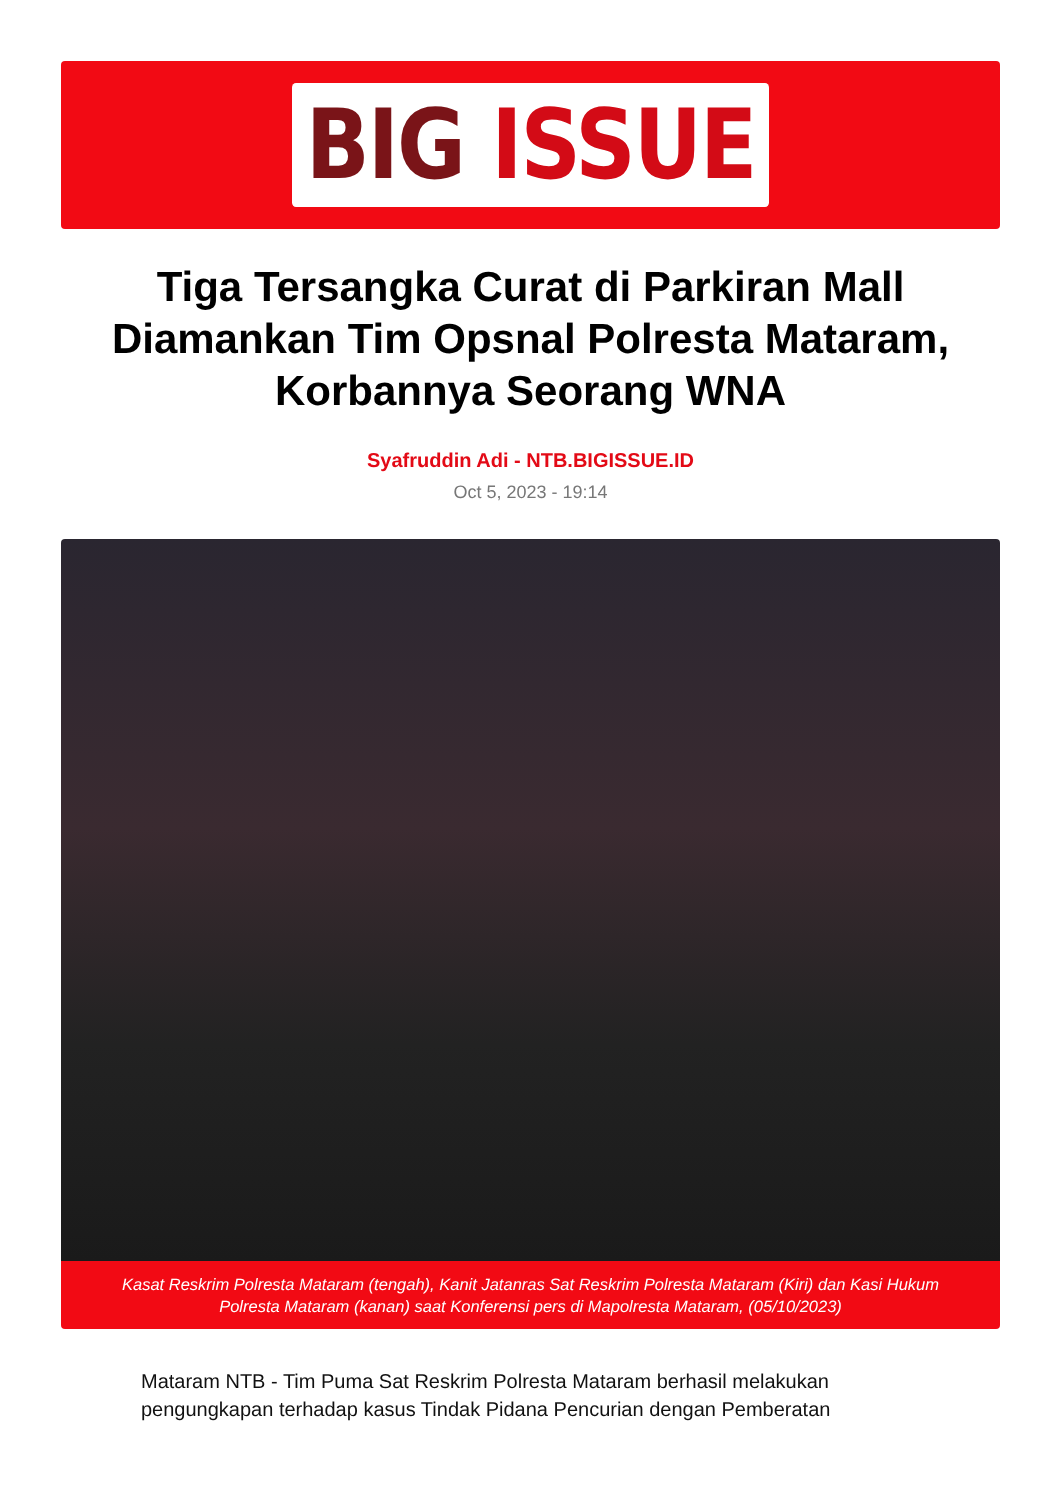BIG ISSUE
Tiga Tersangka Curat di Parkiran Mall Diamankan Tim Opsnal Polresta Mataram, Korbannya Seorang WNA
Syafruddin Adi - NTB.BIGISSUE.ID
Oct 5, 2023 - 19:14
Kasat Reskrim Polresta Mataram (tengah), Kanit Jatanras Sat Reskrim Polresta Mataram (Kiri) dan Kasi Hukum Polresta Mataram (kanan) saat Konferensi pers di Mapolresta Mataram, (05/10/2023)
Mataram NTB - Tim Puma Sat Reskrim Polresta Mataram berhasil melakukan pengungkapan terhadap kasus Tindak Pidana Pencurian dengan Pemberatan